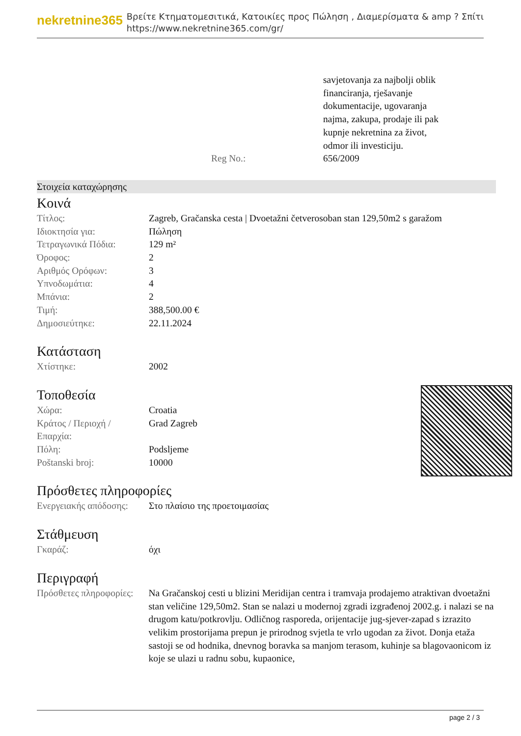nekretnine365
Βρείτε Κτηματομεσιτικά, Κατοικίες προς Πώληση , Διαμερίσματα & amp ? Σπίτι
https://www.nekretnine365.com/gr/
| | savjetovanja za najbolji oblik financiranja, rješavanje dokumentacije, ugovaranja najma, zakupa, prodaje ili pak kupnje nekretnina za život, odmor ili investiciju. |
| Reg No.: | 656/2009 |
Στοιχεία καταχώρησης
Κοινά
| Τίτλος: | Zagreb, Gračanska cesta / Dvoetažni četverosoban stan 129,50m2 s garažom |
| Ιδιοκτησία για: | Πώληση |
| Τετραγωνικά Πόδια: | 129 m² |
| Όροφος: | 2 |
| Αριθμός Ορόφων: | 3 |
| Υπνοδωμάτια: | 4 |
| Μπάνια: | 2 |
| Τιμή: | 388,500.00 € |
| Δημοσιεύτηκε: | 22.11.2024 |
Κατάσταση
| Χτίστηκε: | 2002 |
Τοποθεσία
| Χώρα: | Croatia |
| Κράτος / Περιοχή / Επαρχία: | Grad Zagreb |
| Πόλη: | Podsljeme |
| Poštanski broj: | 10000 |
Πρόσθετες πληροφορίες
| Ενεργειακής απόδοσης: | Στο πλαίσιο της προετοιμασίας |
Στάθμευση
| Γκαράζ: | όχι |
Περιγραφή
| Πρόσθετες πληροφορίες: | Na Gračanskoj cesti u blizini Meridijan centra i tramvaja prodajemo atraktivan dvoetažni stan veličine 129,50m2. Stan se nalazi u modernoj zgradi izgrađenoj 2002.g. i nalazi se na drugom katu/potkrovlju. Odličnog rasporeda, orijentacije jug-sjever-zapad s izrazito velikim prostorijama prepun je prirodnog svjetla te vrlo ugodan za život. Donja etaža sastoji se od hodnika, dnevnog boravka sa manjom terasom, kuhinje sa blagovaonicom iz koje se ulazi u radnu sobu, kupaonice, |
page 2 / 3